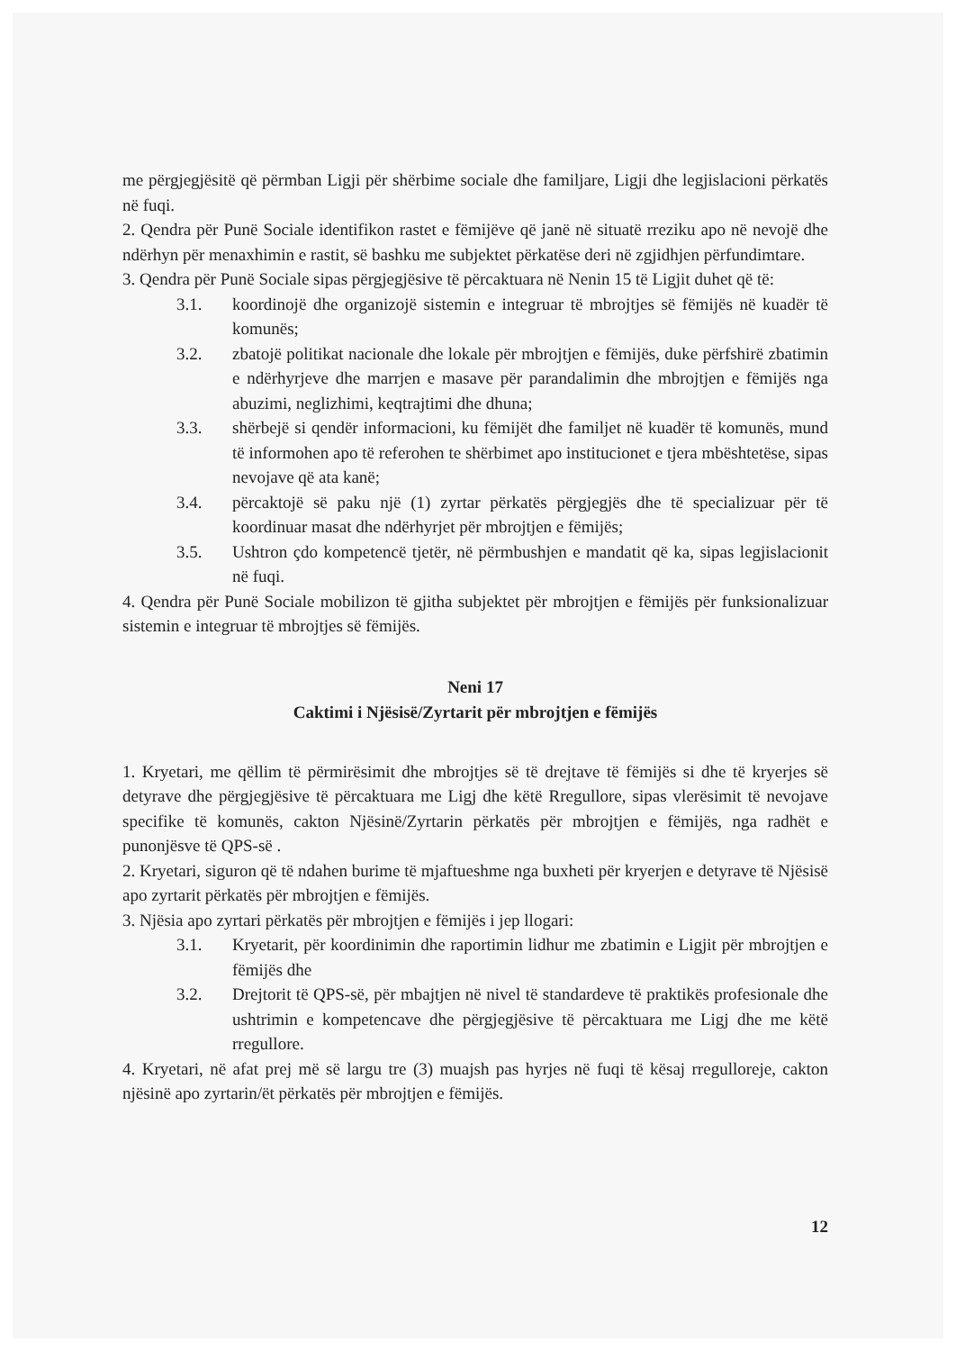me përgjegjësitë që përmban Ligji për shërbime sociale dhe familjare, Ligji dhe legjislacioni përkatës në fuqi.
2. Qendra për Punë Sociale identifikon rastet e fëmijëve që janë në situatë rreziku apo në nevojë dhe ndërhyn për menaxhimin e rastit, së bashku me subjektet përkatëse deri në zgjidhjen përfundimtare.
3. Qendra për Punë Sociale sipas përgjegjësive të përcaktuara në Nenin 15 të Ligjit duhet që të:
3.1. koordinojë dhe organizojë sistemin e integruar të mbrojtjes së fëmijës në kuadër të komunës;
3.2. zbatojë politikat nacionale dhe lokale për mbrojtjen e fëmijës, duke përfshirë zbatimin e ndërhyrjeve dhe marrjen e masave për parandalimin dhe mbrojtjen e fëmijës nga abuzimi, neglizhimi, keqtrajtimi dhe dhuna;
3.3. shërbejë si qendër informacioni, ku fëmijët dhe familjet në kuadër të komunës, mund të informohen apo të referohen te shërbimet apo institucionet e tjera mbështetëse, sipas nevojave që ata kanë;
3.4. përcaktojë së paku një (1) zyrtar përkatës përgjegjës dhe të specializuar për të koordinuar masat dhe ndërhyrjet për mbrojtjen e fëmijës;
3.5. Ushtron çdo kompetencë tjetër, në përmbushjen e mandatit që ka, sipas legjislacionit në fuqi.
4. Qendra për Punë Sociale mobilizon të gjitha subjektet për mbrojtjen e fëmijës për funksionalizuar sistemin e integruar të mbrojtjes së fëmijës.
Neni 17
Caktimi i Njësisë/Zyrtarit për mbrojtjen e fëmijës
1. Kryetari, me qëllim të përmirësimit dhe mbrojtjes së të drejtave të fëmijës si dhe të kryerjes së detyrave dhe përgjegjësive të përcaktuara me Ligj dhe këtë Rregullore, sipas vlerësimit të nevojave specifike të komunës, cakton Njësinë/Zyrtarin përkatës për mbrojtjen e fëmijës, nga radhët e punonjësve të QPS-së .
2. Kryetari, siguron që të ndahen burime të mjaftueshme nga buxheti për kryerjen e detyrave të Njësisë apo zyrtarit përkatës për mbrojtjen e fëmijës.
3. Njësia apo zyrtari përkatës për mbrojtjen e fëmijës i jep llogari:
3.1. Kryetarit, për koordinimin dhe raportimin lidhur me zbatimin e Ligjit për mbrojtjen e fëmijës dhe
3.2. Drejtorit të QPS-së, për mbajtjen në nivel të standardeve të praktikës profesionale dhe ushtrimin e kompetencave dhe përgjegjësive të përcaktuara me Ligj dhe me këtë rregullore.
4. Kryetari, në afat prej më së largu tre (3) muajsh pas hyrjes në fuqi të kësaj rregulloreje, cakton njësinë apo zyrtarin/ët përkatës për mbrojtjen e fëmijës.
12